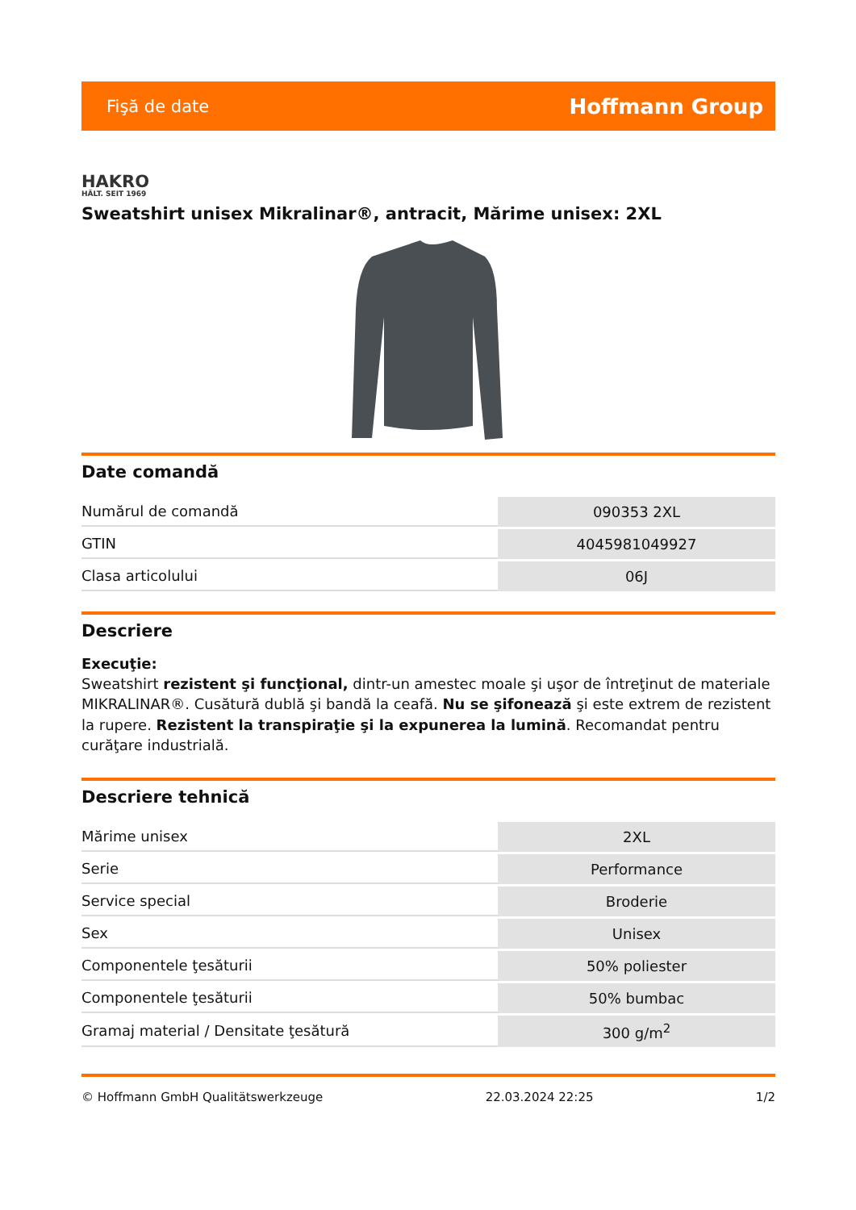Fişă de date Hoffmann Group
HAKRO
HÄLT. SEIT 1969
Sweatshirt unisex Mikralinar®, antracit, Mărime unisex: 2XL
Date comandă
| Numărul de comandă | 090353 2XL |
| GTIN | 4045981049927 |
| Clasa articolului | 06J |
Descriere
Execuţie:
Sweatshirt rezistent şi funcţional, dintr-un amestec moale şi uşor de întreţinut de materiale MIKRALINAR®. Cusătură dublă şi bandă la ceafă. Nu se şifonează şi este extrem de rezistent la rupere. Rezistent la transpiraţie şi la expunerea la lumină. Recomandat pentru curăţare industrială.
Descriere tehnică
| Mărime unisex | 2XL |
| Serie | Performance |
| Service special | Broderie |
| Sex | Unisex |
| Componentele ţesăturii | 50% poliester |
| Componentele ţesăturii | 50% bumbac |
| Gramaj material / Densitate ţesătură | 300 g/m<sup>2</sup> |
© Hoffmann GmbH Qualitätswerkzeuge 22.03.2024 22:25 1/2